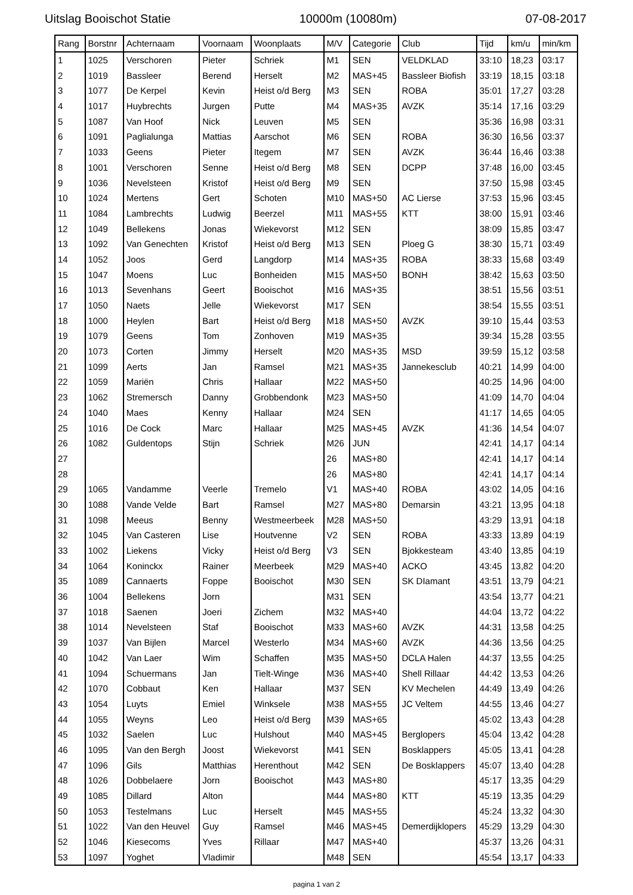Uitslag Booischot Statie 10000m (10080m) 07-08-2017
| Rang | Borstnr | Achternaam | Voornaam | Woonplaats | M/V | Categorie | Club | Tijd | km/u | min/km |
| --- | --- | --- | --- | --- | --- | --- | --- | --- | --- | --- |
| 1 | 1025 | Verschoren | Pieter | Schriek | M1 | SEN | VELDKLAD | 33:10 | 18,23 | 03:17 |
| 2 | 1019 | Bassleer | Berend | Herselt | M2 | MAS+45 | Bassleer Biofish | 33:19 | 18,15 | 03:18 |
| 3 | 1077 | De Kerpel | Kevin | Heist o/d Berg | M3 | SEN | ROBA | 35:01 | 17,27 | 03:28 |
| 4 | 1017 | Huybrechts | Jurgen | Putte | M4 | MAS+35 | AVZK | 35:14 | 17,16 | 03:29 |
| 5 | 1087 | Van Hoof | Nick | Leuven | M5 | SEN | | 35:36 | 16,98 | 03:31 |
| 6 | 1091 | Paglialunga | Mattias | Aarschot | M6 | SEN | ROBA | 36:30 | 16,56 | 03:37 |
| 7 | 1033 | Geens | Pieter | Itegem | M7 | SEN | AVZK | 36:44 | 16,46 | 03:38 |
| 8 | 1001 | Verschoren | Senne | Heist o/d Berg | M8 | SEN | DCPP | 37:48 | 16,00 | 03:45 |
| 9 | 1036 | Nevelsteen | Kristof | Heist o/d Berg | M9 | SEN | | 37:50 | 15,98 | 03:45 |
| 10 | 1024 | Mertens | Gert | Schoten | M10 | MAS+50 | AC Lierse | 37:53 | 15,96 | 03:45 |
| 11 | 1084 | Lambrechts | Ludwig | Beerzel | M11 | MAS+55 | KTT | 38:00 | 15,91 | 03:46 |
| 12 | 1049 | Bellekens | Jonas | Wiekevorst | M12 | SEN | | 38:09 | 15,85 | 03:47 |
| 13 | 1092 | Van Genechten | Kristof | Heist o/d Berg | M13 | SEN | Ploeg G | 38:30 | 15,71 | 03:49 |
| 14 | 1052 | Joos | Gerd | Langdorp | M14 | MAS+35 | ROBA | 38:33 | 15,68 | 03:49 |
| 15 | 1047 | Moens | Luc | Bonheiden | M15 | MAS+50 | BONH | 38:42 | 15,63 | 03:50 |
| 16 | 1013 | Sevenhans | Geert | Booischot | M16 | MAS+35 | | 38:51 | 15,56 | 03:51 |
| 17 | 1050 | Naets | Jelle | Wiekevorst | M17 | SEN | | 38:54 | 15,55 | 03:51 |
| 18 | 1000 | Heylen | Bart | Heist o/d Berg | M18 | MAS+50 | AVZK | 39:10 | 15,44 | 03:53 |
| 19 | 1079 | Geens | Tom | Zonhoven | M19 | MAS+35 | | 39:34 | 15,28 | 03:55 |
| 20 | 1073 | Corten | Jimmy | Herselt | M20 | MAS+35 | MSD | 39:59 | 15,12 | 03:58 |
| 21 | 1099 | Aerts | Jan | Ramsel | M21 | MAS+35 | Jannekesclub | 40:21 | 14,99 | 04:00 |
| 22 | 1059 | Mariën | Chris | Hallaar | M22 | MAS+50 | | 40:25 | 14,96 | 04:00 |
| 23 | 1062 | Stremersch | Danny | Grobbendonk | M23 | MAS+50 | | 41:09 | 14,70 | 04:04 |
| 24 | 1040 | Maes | Kenny | Hallaar | M24 | SEN | | 41:17 | 14,65 | 04:05 |
| 25 | 1016 | De Cock | Marc | Hallaar | M25 | MAS+45 | AVZK | 41:36 | 14,54 | 04:07 |
| 26 | 1082 | Guldentops | Stijn | Schriek | M26 | JUN | | 42:41 | 14,17 | 04:14 |
| 27 | | | | | 26 | MAS+80 | | 42:41 | 14,17 | 04:14 |
| 28 | | | | | 26 | MAS+80 | | 42:41 | 14,17 | 04:14 |
| 29 | 1065 | Vandamme | Veerle | Tremelo | V1 | MAS+40 | ROBA | 43:02 | 14,05 | 04:16 |
| 30 | 1088 | Vande Velde | Bart | Ramsel | M27 | MAS+80 | Demarsin | 43:21 | 13,95 | 04:18 |
| 31 | 1098 | Meeus | Benny | Westmeerbeek | M28 | MAS+50 | | 43:29 | 13,91 | 04:18 |
| 32 | 1045 | Van Casteren | Lise | Houtvenne | V2 | SEN | ROBA | 43:33 | 13,89 | 04:19 |
| 33 | 1002 | Liekens | Vicky | Heist o/d Berg | V3 | SEN | Bjokkesteam | 43:40 | 13,85 | 04:19 |
| 34 | 1064 | Koninckx | Rainer | Meerbeek | M29 | MAS+40 | ACKO | 43:45 | 13,82 | 04:20 |
| 35 | 1089 | Cannaerts | Foppe | Booischot | M30 | SEN | SK DIamant | 43:51 | 13,79 | 04:21 |
| 36 | 1004 | Bellekens | Jorn | | M31 | SEN | | 43:54 | 13,77 | 04:21 |
| 37 | 1018 | Saenen | Joeri | Zichem | M32 | MAS+40 | | 44:04 | 13,72 | 04:22 |
| 38 | 1014 | Nevelsteen | Staf | Booischot | M33 | MAS+60 | AVZK | 44:31 | 13,58 | 04:25 |
| 39 | 1037 | Van Bijlen | Marcel | Westerlo | M34 | MAS+60 | AVZK | 44:36 | 13,56 | 04:25 |
| 40 | 1042 | Van Laer | Wim | Schaffen | M35 | MAS+50 | DCLA Halen | 44:37 | 13,55 | 04:25 |
| 41 | 1094 | Schuermans | Jan | Tielt-Winge | M36 | MAS+40 | Shell Rillaar | 44:42 | 13,53 | 04:26 |
| 42 | 1070 | Cobbaut | Ken | Hallaar | M37 | SEN | KV Mechelen | 44:49 | 13,49 | 04:26 |
| 43 | 1054 | Luyts | Emiel | Winksele | M38 | MAS+55 | JC Veltem | 44:55 | 13,46 | 04:27 |
| 44 | 1055 | Weyns | Leo | Heist o/d Berg | M39 | MAS+65 | | 45:02 | 13,43 | 04:28 |
| 45 | 1032 | Saelen | Luc | Hulshout | M40 | MAS+45 | Berglopers | 45:04 | 13,42 | 04:28 |
| 46 | 1095 | Van den Bergh | Joost | Wiekevorst | M41 | SEN | Bosklappers | 45:05 | 13,41 | 04:28 |
| 47 | 1096 | Gils | Matthias | Herenthout | M42 | SEN | De Bosklappers | 45:07 | 13,40 | 04:28 |
| 48 | 1026 | Dobbelaere | Jorn | Booischot | M43 | MAS+80 | | 45:17 | 13,35 | 04:29 |
| 49 | 1085 | Dillard | Alton | | M44 | MAS+80 | KTT | 45:19 | 13,35 | 04:29 |
| 50 | 1053 | Testelmans | Luc | Herselt | M45 | MAS+55 | | 45:24 | 13,32 | 04:30 |
| 51 | 1022 | Van den Heuvel | Guy | Ramsel | M46 | MAS+45 | Demerdijklopers | 45:29 | 13,29 | 04:30 |
| 52 | 1046 | Kiesecoms | Yves | Rillaar | M47 | MAS+40 | | 45:37 | 13,26 | 04:31 |
| 53 | 1097 | Yoghet | Vladimir | | M48 | SEN | | 45:54 | 13,17 | 04:33 |
pagina 1 van 2